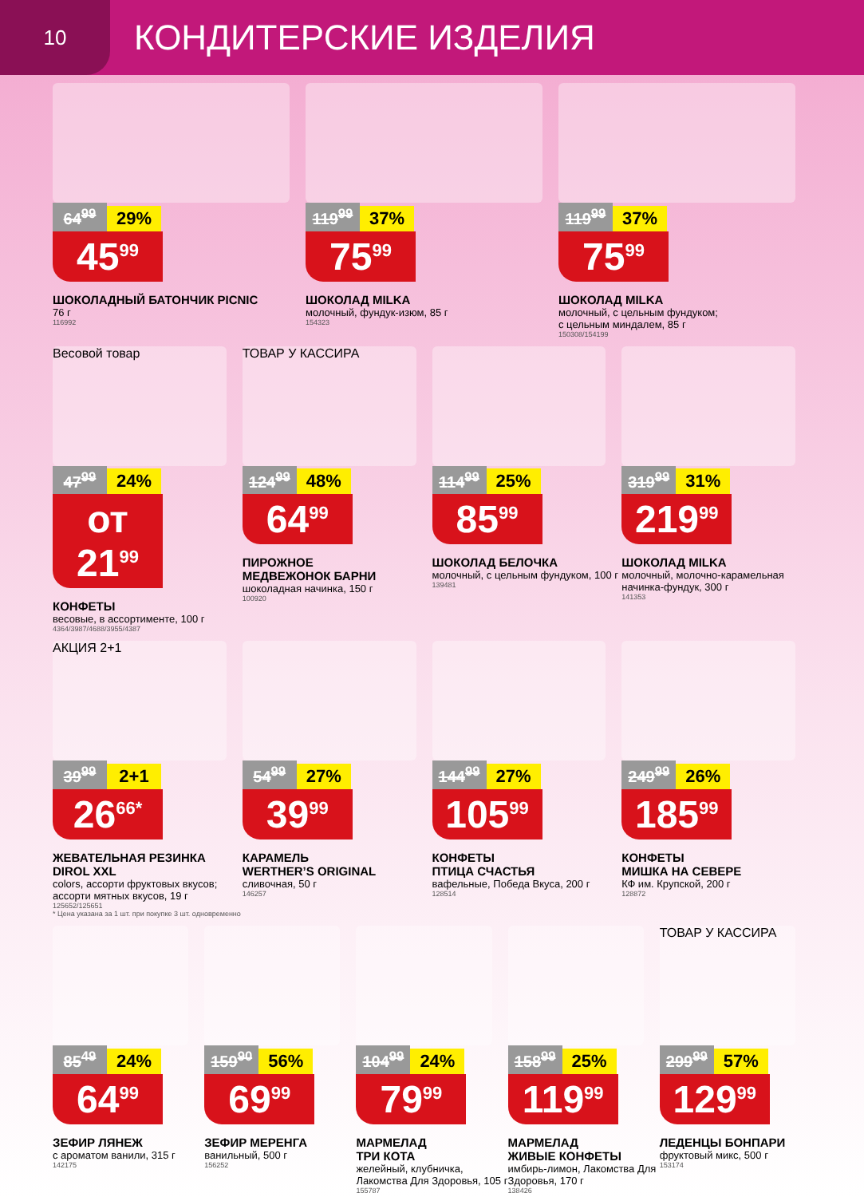10
КОНДИТЕРСКИЕ ИЗДЕЛИЯ
64<sup>99</sup> 29%
45<sup>99</sup>
ШОКОЛАДНЫЙ БАТОНЧИК PICNIC
76 г
116992
119<sup>99</sup> 37%
75<sup>99</sup>
ШОКОЛАД MILKA
молочный, фундук-изюм, 85 г
154323
119<sup>99</sup> 37%
75<sup>99</sup>
ШОКОЛАД MILKA
молочный, с цельным фундуком;
с цельным миндалем, 85 г
150308/154199
Весовой товар
47<sup>99</sup> 24%
от 21<sup>99</sup>
КОНФЕТЫ
весовые, в ассортименте, 100 г
4364/3987/4688/3955/4387
ТОВАР У КАССИРА
124<sup>99</sup> 48%
64<sup>99</sup>
ПИРОЖНОЕ
МЕДВЕЖОНОК БАРНИ
шоколадная начинка, 150 г
100920
114<sup>99</sup> 25%
85<sup>99</sup>
ШОКОЛАД БЕЛОЧКА
молочный, с цельным фундуком, 100 г
139481
319<sup>99</sup> 31%
219<sup>99</sup>
ШОКОЛАД MILKA
молочный, молочно-карамельная начинка-фундук, 300 г
141353
АКЦИЯ 2+1
39<sup>99</sup> 2+1
26<sup>66*</sup>
ЖЕВАТЕЛЬНАЯ РЕЗИНКА DIROL XXL
colors, ассорти фруктовых вкусов; ассорти мятных вкусов, 19 г
125652/125651
* Цена указана за 1 шт. при покупке 3 шт. одновременно
54<sup>99</sup> 27%
39<sup>99</sup>
КАРАМЕЛЬ
WERTHER’S ORIGINAL
сливочная, 50 г
146257
144<sup>99</sup> 27%
105<sup>99</sup>
КОНФЕТЫ
ПТИЦА СЧАСТЬЯ
вафельные, Победа Вкуса, 200 г
128514
249<sup>99</sup> 26%
185<sup>99</sup>
КОНФЕТЫ
МИШКА НА СЕВЕРЕ
КФ им. Крупской, 200 г
128872
85<sup>49</sup> 24%
64<sup>99</sup>
ЗЕФИР ЛЯНЕЖ
с ароматом ванили, 315 г
142175
159<sup>90</sup> 56%
69<sup>99</sup>
ЗЕФИР МЕРЕНГА
ванильный, 500 г
156252
104<sup>99</sup> 24%
79<sup>99</sup>
МАРМЕЛАД
ТРИ КОТА
желейный, клубничка, Лакомства Для Здоровья, 105 г
155787
158<sup>99</sup> 25%
119<sup>99</sup>
МАРМЕЛАД
ЖИВЫЕ КОНФЕТЫ
имбирь-лимон, Лакомства Для Здоровья, 170 г
138426
ТОВАР У КАССИРА
299<sup>99</sup> 57%
129<sup>99</sup>
ЛЕДЕНЦЫ БОНПАРИ
фруктовый микс, 500 г
153174